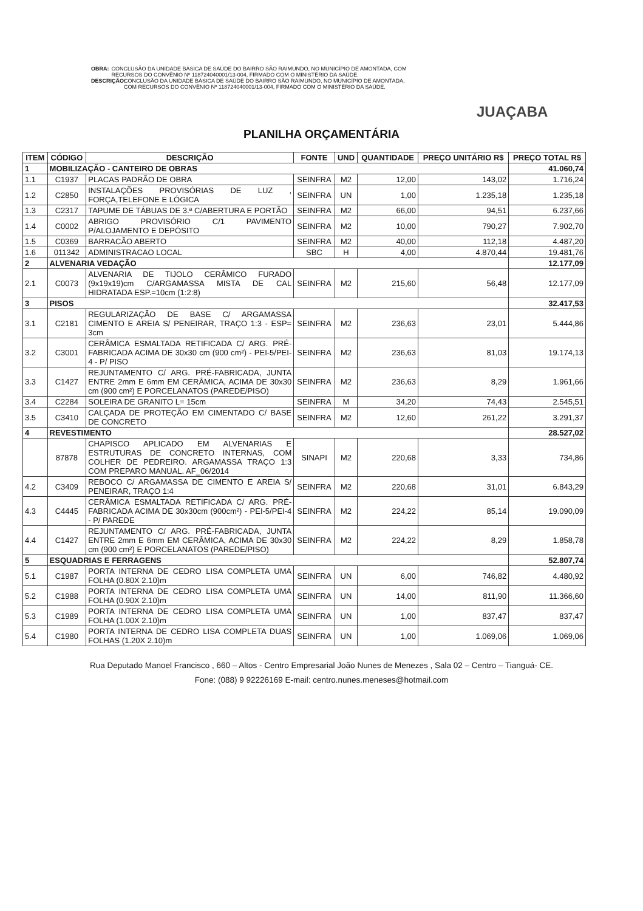OBRA: CONCLUSÃO DA UNIDADE BÁSICA DE SAÚDE DO BAIRRO SÃO RAIMUNDO, NO MUNICÍPIO DE AMONTADA, COM RECURSOS DO CONVÊNIO Nº 118724040001/13-004, FIRMADO COM O MINISTÉRIO DA SAÚDE.
DESCRIÇÃO: CONCLUSÃO DA UNIDADE BÁSICA DE SAÚDE DO BAIRRO SÃO RAIMUNDO, NO MUNICÍPIO DE AMONTADA, COM RECURSOS DO CONVÊNIO Nº 118724040001/13-004, FIRMADO COM O MINISTÉRIO DA SAÚDE.
JUAÇABA
PLANILHA ORÇAMENTÁRIA
| ITEM | CÓDIGO | DESCRIÇÃO | FONTE | UND | QUANTIDADE | PREÇO UNITÁRIO R$ | PREÇO TOTAL R$ |
| --- | --- | --- | --- | --- | --- | --- | --- |
| 1 | MOBILIZAÇÃO - CANTEIRO DE OBRAS | | | | | | 41.060,74 |
| 1.1 | C1937 | PLACAS PADRÃO DE OBRA | SEINFRA | M2 | 12,00 | 143,02 | 1.716,24 |
| 1.2 | C2850 | INSTALAÇÕES PROVISÓRIAS DE LUZ , FORÇA,TELEFONE E LÓGICA | SEINFRA | UN | 1,00 | 1.235,18 | 1.235,18 |
| 1.3 | C2317 | TAPUME DE TÁBUAS DE 3.ª C/ABERTURA E PORTÃO | SEINFRA | M2 | 66,00 | 94,51 | 6.237,66 |
| 1.4 | C0002 | ABRIGO PROVISÓRIO C/1 PAVIMENTO P/ALOJAMENTO E DEPÓSITO | SEINFRA | M2 | 10,00 | 790,27 | 7.902,70 |
| 1.5 | C0369 | BARRACÃO ABERTO | SEINFRA | M2 | 40,00 | 112,18 | 4.487,20 |
| 1.6 | 011342 | ADMINISTRACAO LOCAL | SBC | H | 4,00 | 4.870,44 | 19.481,76 |
| 2 | ALVENARIA VEDAÇÃO | | | | | | 12.177,09 |
| 2.1 | C0073 | ALVENARIA DE TIJOLO CERÂMICO FURADO (9x19x19)cm C/ARGAMASSA MISTA DE CAL HIDRATADA ESP.=10cm (1:2:8) | SEINFRA | M2 | 215,60 | 56,48 | 12.177,09 |
| 3 | PISOS | | | | | | 32.417,53 |
| 3.1 | C2181 | REGULARIZAÇÃO DE BASE C/ ARGAMASSA CIMENTO E AREIA S/ PENEIRAR, TRAÇO 1:3 - ESP= 3cm | SEINFRA | M2 | 236,63 | 23,01 | 5.444,86 |
| 3.2 | C3001 | CERÂMICA ESMALTADA RETIFICADA C/ ARG. PRÉ-FABRICADA ACIMA DE 30x30 cm (900 cm²) - PEI-5/PEI-4 - P/ PISO | SEINFRA | M2 | 236,63 | 81,03 | 19.174,13 |
| 3.3 | C1427 | REJUNTAMENTO C/ ARG. PRÉ-FABRICADA, JUNTA ENTRE 2mm E 6mm EM CERÂMICA, ACIMA DE 30x30 cm (900 cm²) E PORCELANATOS (PAREDE/PISO) | SEINFRA | M2 | 236,63 | 8,29 | 1.961,66 |
| 3.4 | C2284 | SOLEIRA DE GRANITO L= 15cm | SEINFRA | M | 34,20 | 74,43 | 2.545,51 |
| 3.5 | C3410 | CALÇADA DE PROTEÇÃO EM CIMENTADO C/ BASE DE CONCRETO | SEINFRA | M2 | 12,60 | 261,22 | 3.291,37 |
| 4 | REVESTIMENTO | | | | | | 28.527,02 |
| | 87878 | CHAPISCO APLICADO EM ALVENARIAS E ESTRUTURAS DE CONCRETO INTERNAS, COM COLHER DE PEDREIRO. ARGAMASSA TRAÇO 1:3 COM PREPARO MANUAL. AF_06/2014 | SINAPI | M2 | 220,68 | 3,33 | 734,86 |
| 4.2 | C3409 | REBOCO C/ ARGAMASSA DE CIMENTO E AREIA S/ PENEIRAR, TRAÇO 1:4 | SEINFRA | M2 | 220,68 | 31,01 | 6.843,29 |
| 4.3 | C4445 | CERÂMICA ESMALTADA RETIFICADA C/ ARG. PRÉ-FABRICADA ACIMA DE 30x30cm (900cm²) - PEI-5/PEI-4 - P/ PAREDE | SEINFRA | M2 | 224,22 | 85,14 | 19.090,09 |
| 4.4 | C1427 | REJUNTAMENTO C/ ARG. PRÉ-FABRICADA, JUNTA ENTRE 2mm E 6mm EM CERÂMICA, ACIMA DE 30x30 cm (900 cm²) E PORCELANATOS (PAREDE/PISO) | SEINFRA | M2 | 224,22 | 8,29 | 1.858,78 |
| 5 | ESQUADRIAS E FERRAGENS | | | | | | 52.807,74 |
| 5.1 | C1987 | PORTA INTERNA DE CEDRO LISA COMPLETA UMA FOLHA (0.80X 2.10)m | SEINFRA | UN | 6,00 | 746,82 | 4.480,92 |
| 5.2 | C1988 | PORTA INTERNA DE CEDRO LISA COMPLETA UMA FOLHA (0.90X 2.10)m | SEINFRA | UN | 14,00 | 811,90 | 11.366,60 |
| 5.3 | C1989 | PORTA INTERNA DE CEDRO LISA COMPLETA UMA FOLHA (1.00X 2.10)m | SEINFRA | UN | 1,00 | 837,47 | 837,47 |
| 5.4 | C1980 | PORTA INTERNA DE CEDRO LISA COMPLETA DUAS FOLHAS (1.20X 2.10)m | SEINFRA | UN | 1,00 | 1.069,06 | 1.069,06 |
Rua Deputado Manoel Francisco , 660 – Altos - Centro Empresarial João Nunes de Menezes , Sala 02 – Centro – Tianguá- CE.
Fone: (088) 9 92226169 E-mail: centro.nunes.meneses@hotmail.com